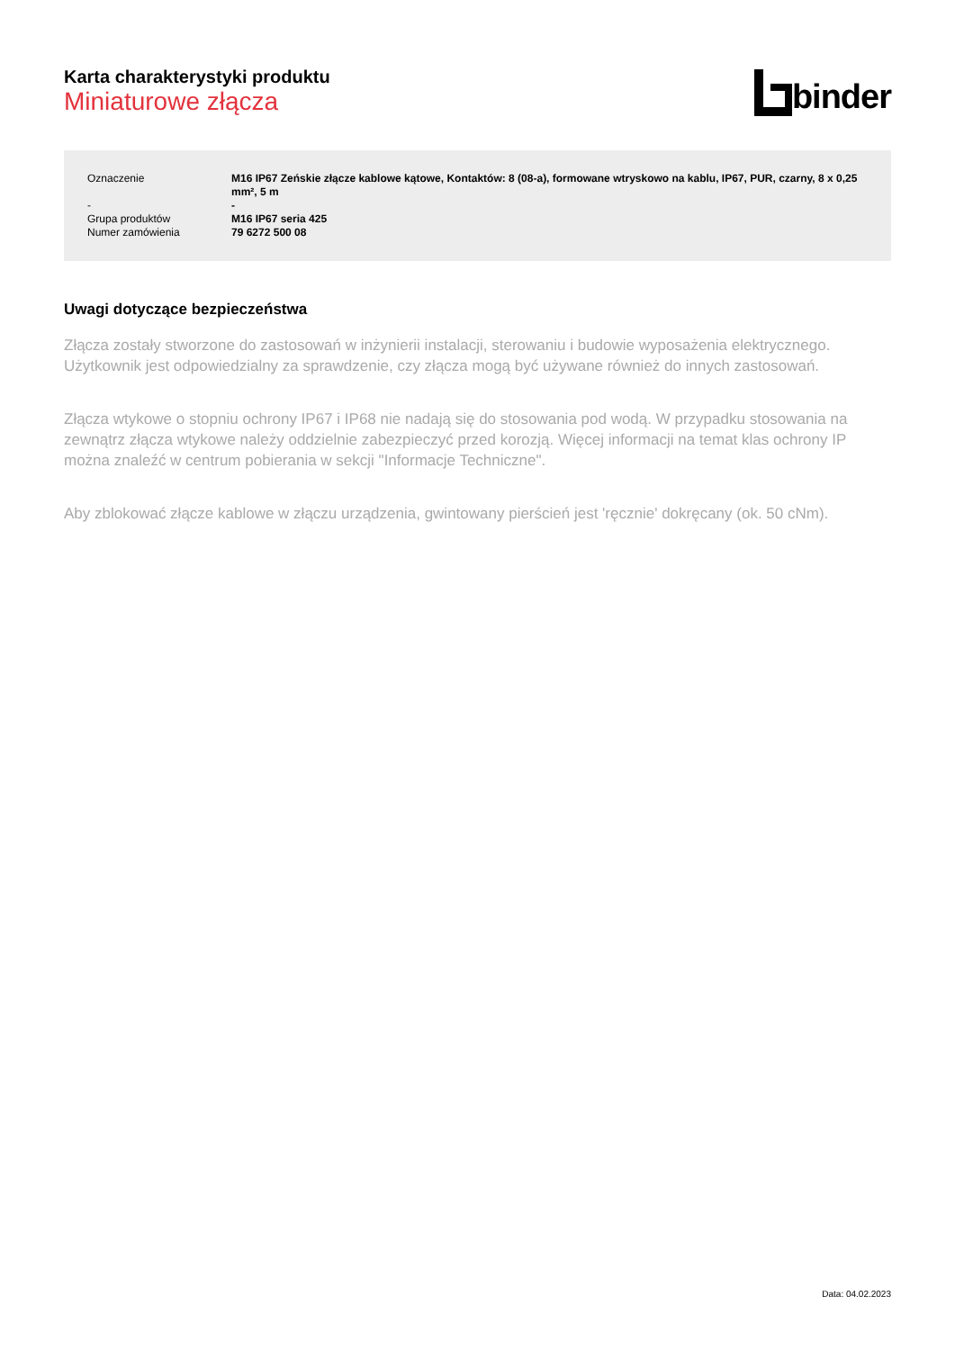Karta charakterystyki produktu
Miniaturowe złącza
binder
| Oznaczenie | M16 IP67 Zeńskie złącze kablowe kątowe, Kontaktów: 8 (08-a), formowane wtryskowo na kablu, IP67, PUR, czarny, 8 x 0,25 mm², 5 m |
| - | - |
| Grupa produktów | M16 IP67 seria 425 |
| Numer zamówienia | 79 6272 500 08 |
Uwagi dotyczące bezpieczeństwa
Złącza zostały stworzone do zastosowań w inżynierii instalacji, sterowaniu i budowie wyposażenia elektrycznego. Użytkownik jest odpowiedzialny za sprawdzenie, czy złącza mogą być używane również do innych zastosowań.
Złącza wtykowe o stopniu ochrony IP67 i IP68 nie nadają się do stosowania pod wodą. W przypadku stosowania na zewnątrz złącza wtykowe należy oddzielnie zabezpieczyć przed korozją. Więcej informacji na temat klas ochrony IP można znaleźć w centrum pobierania w sekcji "Informacje Techniczne".
Aby zblokować złącze kablowe w złączu urządzenia, gwintowany pierścień jest 'ręcznie' dokręcany (ok. 50 cNm).
Data: 04.02.2023